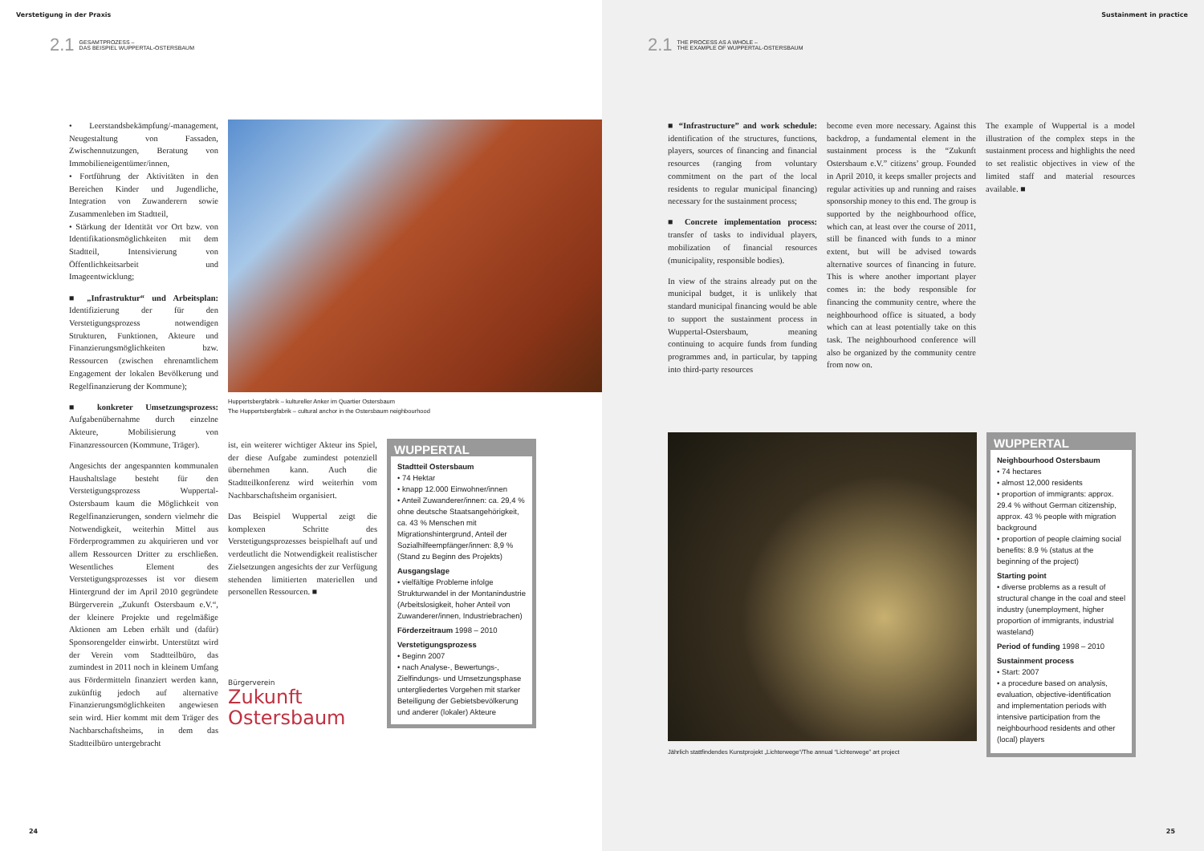Verstetigung in der Praxis
2.1 GESAMTPROZESS –
DAS BEISPIEL WUPPERTAL-OSTERSBAUM
• Leerstandsbekämpfung/-management, Neugestaltung von Fassaden, Zwischennutzungen, Beratung von Immobilieneigentümer/innen,
• Fortführung der Aktivitäten in den Bereichen Kinder und Jugendliche, Integration von Zuwanderern sowie Zusammenleben im Stadtteil,
• Stärkung der Identität vor Ort bzw. von Identifikationsmöglichkeiten mit dem Stadtteil, Intensivierung von Öffentlichkeitsarbeit und Imageentwicklung;
■ „Infrastruktur“ und Arbeitsplan: Identifizierung der für den Verstetigungsprozess notwendigen Strukturen, Funktionen, Akteure und Finanzierungsmöglichkeiten bzw. Ressourcen (zwischen ehrenamtlichem Engagement der lokalen Bevölkerung und Regelfinanzierung der Kommune);
■ konkreter Umsetzungsprozess: Aufgabenübernahme durch einzelne Akteure, Mobilisierung von Finanzressourcen (Kommune, Träger).
Angesichts der angespannten kommunalen Haushaltslage besteht für den Verstetigungsprozess Wuppertal-Ostersbaum kaum die Möglichkeit von Regelfinanzierungen, sondern vielmehr die Notwendigkeit, weiterhin Mittel aus Förderprogrammen zu akquirieren und vor allem Ressourcen Dritter zu erschließen. Wesentliches Element des Verstetigungsprozesses ist vor diesem Hintergrund der im April 2010 gegründete Bürgerverein „Zukunft Ostersbaum e.V.“, der kleinere Projekte und regelmäßige Aktionen am Leben erhält und (dafür) Sponsorengelder einwirbt. Unterstützt wird der Verein vom Stadtteilbüro, das zumindest in 2011 noch in kleinem Umfang aus Fördermitteln finanziert werden kann, zukünftig jedoch auf alternative Finanzierungsmöglichkeiten angewiesen sein wird. Hier kommt mit dem Träger des Nachbarschaftsheims, in dem das Stadtteilbüro untergebracht
Huppertsbergfabrik – kultureller Anker im Quartier Ostersbaum
The Huppertsbergfabrik – cultural anchor in the Ostersbaum neighbourhood
ist, ein weiterer wichtiger Akteur ins Spiel, der diese Aufgabe zumindest potenziell übernehmen kann. Auch die Stadtteilkonferenz wird weiterhin vom Nachbarschaftsheim organisiert.
Das Beispiel Wuppertal zeigt die komplexen Schritte des Verstetigungsprozesses beispielhaft auf und verdeutlicht die Notwendigkeit realistischer Zielsetzungen angesichts der zur Verfügung stehenden limitierten materiellen und personellen Ressourcen. ■
Bürgerverein
Zukunft
Ostersbaum
WUPPERTAL
Stadtteil Ostersbaum
• 74 Hektar
• knapp 12.000 Einwohner/innen
• Anteil Zuwanderer/innen: ca. 29,4 % ohne deutsche Staatsangehörigkeit, ca. 43 % Menschen mit Migrationshintergrund, Anteil der Sozialhilfeempfänger/innen: 8,9 % (Stand zu Beginn des Projekts)
Ausgangslage
• vielfältige Probleme infolge Strukturwandel in der Montanindustrie (Arbeitslosigkeit, hoher Anteil von Zuwanderer/innen, Industriebrachen)
Förderzeitraum 1998 – 2010
Verstetigungsprozess
• Beginn 2007
• nach Analyse-, Bewertungs-, Zielfindungs- und Umsetzungsphase untergliedertes Vorgehen mit starker Beteiligung der Gebietsbevölkerung und anderer (lokaler) Akteure
24
Sustainment in practice
2.1 THE PROCESS AS A WHOLE –
THE EXAMPLE OF WUPPERTAL-OSTERSBAUM
■ “Infrastructure” and work schedule: identification of the structures, functions, players, sources of financing and financial resources (ranging from voluntary commitment on the part of the local residents to regular municipal financing) necessary for the sustainment process;
■ Concrete implementation process: transfer of tasks to individual players, mobilization of financial resources (municipality, responsible bodies).
In view of the strains already put on the municipal budget, it is unlikely that standard municipal financing would be able to support the sustainment process in Wuppertal-Ostersbaum, meaning continuing to acquire funds from funding programmes and, in particular, by tapping into third-party resources
become even more necessary. Against this backdrop, a fundamental element in the sustainment process is the “Zukunft Ostersbaum e.V.” citizens’ group. Founded in April 2010, it keeps smaller projects and regular activities up and running and raises sponsorship money to this end. The group is supported by the neighbourhood office, which can, at least over the course of 2011, still be financed with funds to a minor extent, but will be advised towards alternative sources of financing in future. This is where another important player comes in: the body responsible for financing the community centre, where the neighbourhood office is situated, a body which can at least potentially take on this task. The neighbourhood conference will also be organized by the community centre from now on.
The example of Wuppertal is a model illustration of the complex steps in the sustainment process and highlights the need to set realistic objectives in view of the limited staff and material resources available. ■
Jährlich stattfindendes Kunstprojekt „Lichterwege“/The annual “Lichterwege” art project
WUPPERTAL
Neighbourhood Ostersbaum
• 74 hectares
• almost 12,000 residents
• proportion of immigrants: approx. 29.4 % without German citizenship, approx. 43 % people with migration background
• proportion of people claiming social benefits: 8.9 % (status at the beginning of the project)
Starting point
• diverse problems as a result of structural change in the coal and steel industry (unemployment, higher proportion of immigrants, industrial wasteland)
Period of funding 1998 – 2010
Sustainment process
• Start: 2007
• a procedure based on analysis, evaluation, objective-identification and implementation periods with intensive participation from the neighbourhood residents and other (local) players
25